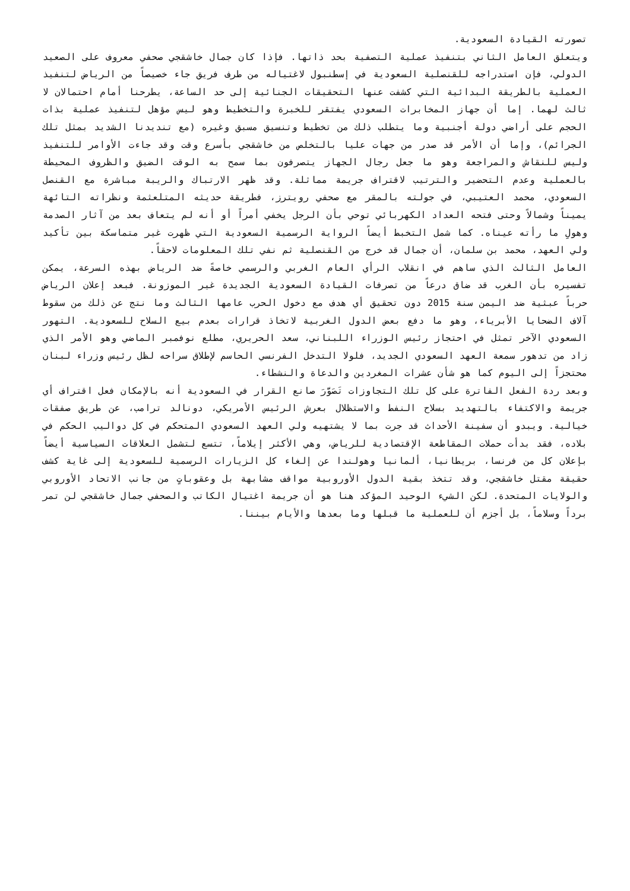تصورته القيادة السعودية.
ويتعلق العامل الثاني بتنفيذ عملية التصفية بحد ذاتها. فإذا كان جمال خاشقجي صحفي معروف على الصعيد الدولي، فإن استدراجه للقنصلية السعودية في إسطنبول لاغتياله من طرف فريق جاء خصيصاً من الرياض لتنفيذ العملية بالطريقة البدائية التي كشفت عنها التحقيقات الجنائية إلى حد الساعة، يطرحنا أمام احتمالان لا ثالث لهما. إما أن جهاز المخابرات السعودي يفتقر للخبرة والتخطيط وهو ليس مؤهل لتنفيذ عملية بذات الحجم على أراضي دولة أجنبية وما يتطلب ذلك من تخطيط وتنسيق مسبق وغيره (مع تنديدنا الشديد بمثل تلك الجرائم)، وإما أن الأمر قد صدر من جهات عليا بالتخلص من خاشقجي بأسرع وقت وقد جاءت الأوامر للتنفيذ وليس للنقاش والمراجعة وهو ما جعل رجال الجهاز يتصرفون بما سمح به الوقت الضيق والظروف المحيطة بالعملية وعدم التحضير والترتيب لاقتراف جريمة مماثلة. وقد ظهر الارتباك والريبة مباشرة مع القنصل السعودي، محمد العتيبي، في جولته بالمقر مع صحفي رويترز، فطريقة حديثه المتلعثمة ونظراته التائهة يميناً وشمالاً وحتى فتحه العداد الكهربائي توحي بأن الرجل يخفي أمراً أو أنه لم يتعاف بعد من آثار الصدمة وهولِ ما رأته عيناه. كما شمل التخبط أيضاً الرواية الرسمية السعودية التي ظهرت غير متماسكة بين تأكيد ولي العهد، محمد بن سلمان، أن جمال قد خرج من القنصلية ثم نفي تلك المعلومات لاحقاً.
العامل الثالث الذي ساهم في انقلاب الرأي العام الغربي والرسمي خاصةً ضد الرياض بهذه السرعة، يمكن تفسيره بأن الغرب قد ضاق درعاً من تصرفات القيادة السعودية الجديدة غير الموزونة. فبعد إعلان الرياض حرباً عبثية ضد اليمن سنة 2015 دون تحقيق أي هدف مع دخول الحرب عامها الثالث وما نتج عن ذلك من سقوط آلاف الضحايا الأبرياء، وهو ما دفع بعض الدول الغربية لاتخاذ قرارات بعدم بيع السلاح للسعودية. التهور السعودي الآخر تمثل في احتجاز رئيس الوزراء اللبناني، سعد الحريري، مطلع نوفمبر الماضي وهو الأمر الذي زاد من تدهور سمعة العهد السعودي الجديد، فلولا التدخل الفرنسي الحاسم لإطلاق سراحه لظل رئيس وزراء لبنان محتجزاً إلى اليوم كما هو شأن عشرات المغردين والدعاة والنشطاء.
وبعد ردة الفعل الفاترة على كل تلك التجاوزات تَصَوَّرَ صانع القرار في السعودية أنه بالإمكان فعل اقتراف أي جريمة والاكتفاء بالتهديد بسلاح النفط والاستظلال بعرش الرئيس الأمريكي، دونالد ترامب، عن طريق صفقات خيالية. ويبدو أن سفينة الأحداث قد جرت بما لا يشتهيه ولي العهد السعودي المتحكم في كل دواليب الحكم في بلاده، فقد بدأت حملات المقاطعة الإقتصادية للرياض، وهي الأكثر إيلاماً، تتسع لتشمل العلاقات السياسية أيضاً بإعلان كل من فرنسا، بريطانيا، ألمانيا وهولندا عن إلغاء كل الزيارات الرسمية للسعودية إلى غاية كشف حقيقة مقتل خاشقجي، وقد تتخذ بقية الدول الأوروبية مواقف مشابهة بل وعقوباتٍ من جانب الاتحاد الأوروبي والولايات المتحدة. لكن الشيء الوحيد المؤكد هنا هو أن جريمة اغتيال الكاتب والصحفي جمال خاشقجي لن تمر برداً وسلاماً، بل أجزم أن للعملية ما قبلها وما بعدها والأيام بيننا.